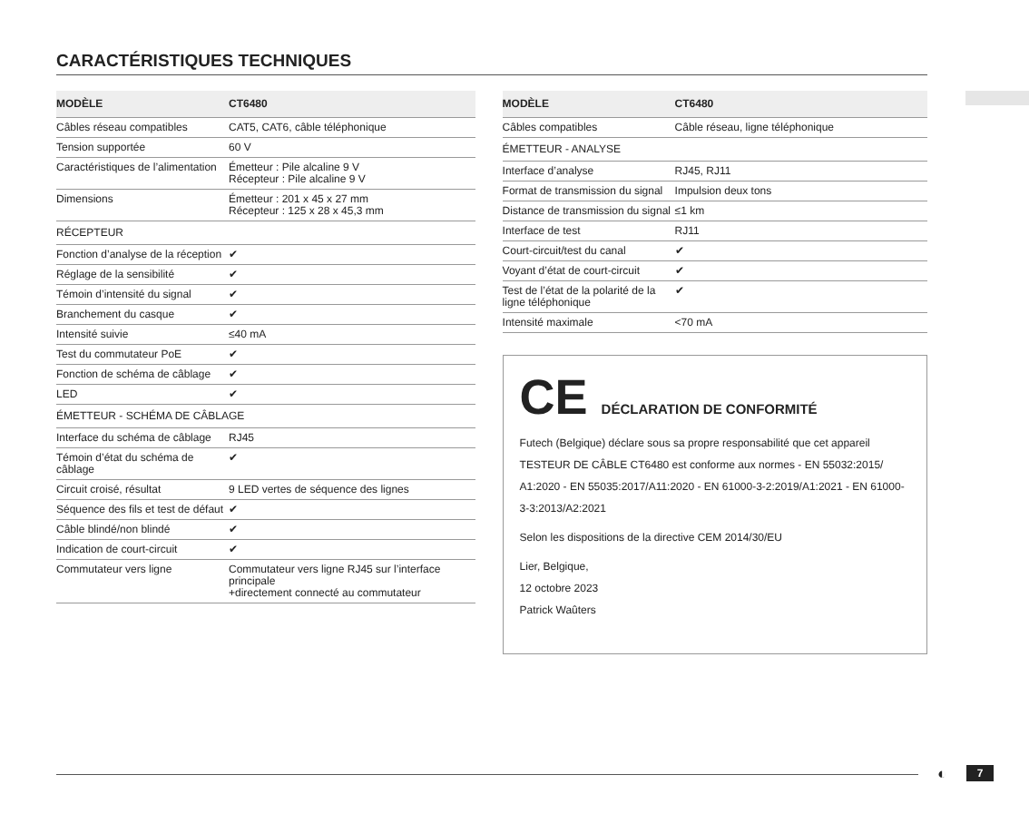CARACTÉRISTIQUES TECHNIQUES
| MODÈLE | CT6480 |
| --- | --- |
| Câbles réseau compatibles | CAT5, CAT6, câble téléphonique |
| Tension supportée | 60 V |
| Caractéristiques de l’alimentation | Émetteur : Pile alcaline 9 V Récepteur : Pile alcaline 9 V |
| Dimensions | Émetteur : 201 x 45 x 27 mm Récepteur : 125 x 28 x 45,3 mm |
| RÉCEPTEUR | |
| Fonction d’analyse de la réception | ✔ |
| Réglage de la sensibilité | ✔ |
| Témoin d’intensité du signal | ✔ |
| Branchement du casque | ✔ |
| Intensité suivie | ≤40 mA |
| Test du commutateur PoE | ✔ |
| Fonction de schéma de câblage | ✔ |
| LED | ✔ |
| ÉMETTEUR - SCHÉMA DE CÂBLAGE | |
| Interface du schéma de câblage | RJ45 |
| Témoin d’état du schéma de câblage | ✔ |
| Circuit croisé, résultat | 9 LED vertes de séquence des lignes |
| Séquence des fils et test de défaut | ✔ |
| Câble blindé/non blindé | ✔ |
| Indication de court-circuit | ✔ |
| Commutateur vers ligne | Commutateur vers ligne RJ45 sur l’interface principale +directement connecté au commutateur |
| MODÈLE | CT6480 |
| --- | --- |
| Câbles compatibles | Câble réseau, ligne téléphonique |
| ÉMETTEUR - ANALYSE | |
| Interface d’analyse | RJ45, RJ11 |
| Format de transmission du signal | Impulsion deux tons |
| Distance de transmission du signal | ≤1 km |
| Interface de test | RJ11 |
| Court-circuit/test du canal | ✔ |
| Voyant d’état de court-circuit | ✔ |
| Test de l’état de la polarité de la ligne téléphonique | ✔ |
| Intensité maximale | <70 mA |
CE DÉCLARATION DE CONFORMITÉ
Futech (Belgique) déclare sous sa propre responsabilité que cet appareil TESTEUR DE CÂBLE CT6480 est conforme aux normes - EN 55032:2015/ A1:2020 - EN 55035:2017/A11:2020 - EN 61000-3-2:2019/A1:2021 - EN 61000-3-3:2013/A2:2021
Selon les dispositions de la directive CEM 2014/30/EU
Lier, Belgique,
12 octobre 2023
Patrick Waûters
◐ 7